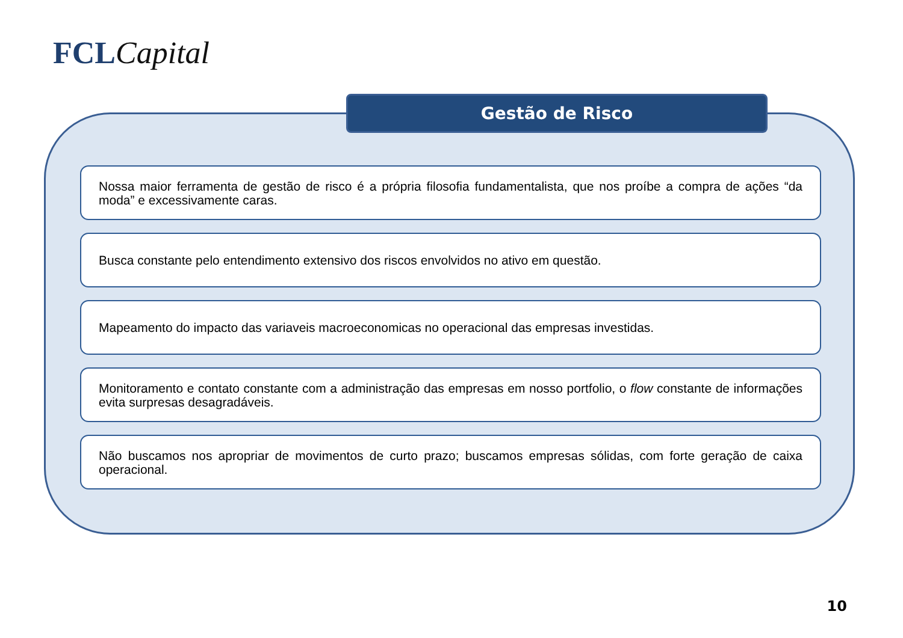FCL Capital
Gestão de Risco
Nossa maior ferramenta de gestão de risco é a própria filosofia fundamentalista, que nos proíbe a compra de ações “da moda” e excessivamente caras.
Busca constante pelo entendimento extensivo dos riscos envolvidos no ativo em questão.
Mapeamento do impacto das variaveis macroeconomicas no operacional das empresas investidas.
Monitoramento e contato constante com a administração das empresas em nosso portfolio, o flow constante de informações evita surpresas desagradáveis.
Não buscamos nos apropriar de movimentos de curto prazo; buscamos empresas sólidas, com forte geração de caixa operacional.
10